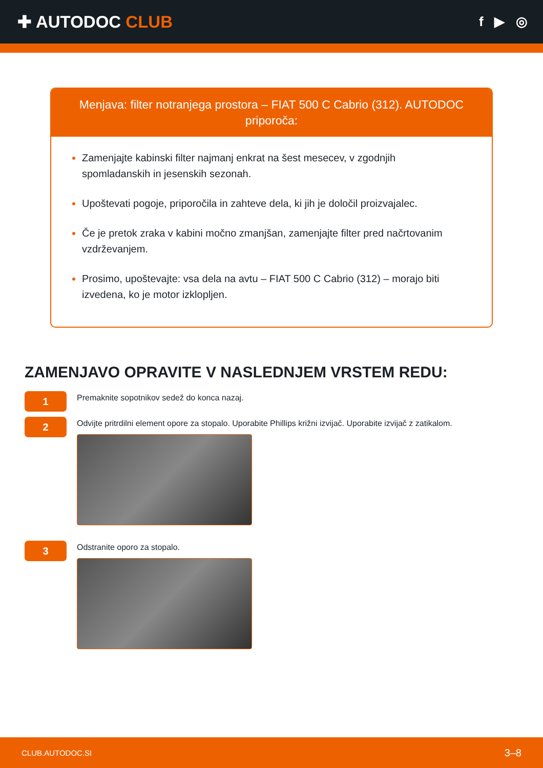✚ AUTODOC CLUB
f ▶ ◎
Menjava: filter notranjega prostora – FIAT 500 C Cabrio (312). AUTODOC priporoča:
Zamenjajte kabinski filter najmanj enkrat na šest mesecev, v zgodnjih spomladanskih in jesenskih sezonah.
Upoštevati pogoje, priporočila in zahteve dela, ki jih je določil proizvajalec.
Če je pretok zraka v kabini močno zmanjšan, zamenjajte filter pred načrtovanim vzdrževanjem.
Prosimo, upoštevajte: vsa dela na avtu – FIAT 500 C Cabrio (312) – morajo biti izvedena, ko je motor izklopljen.
ZAMENJAVO OPRAVITE V NASLEDNJEM VRSTEM REDU:
1
Premaknite sopotnikov sedež do konca nazaj.
2
Odvijte pritrdilni element opore za stopalo. Uporabite Phillips križni izvijač. Uporabite izvijač z zatikalom.
3
Odstranite oporo za stopalo.
CLUB.AUTODOC.SI 3–8